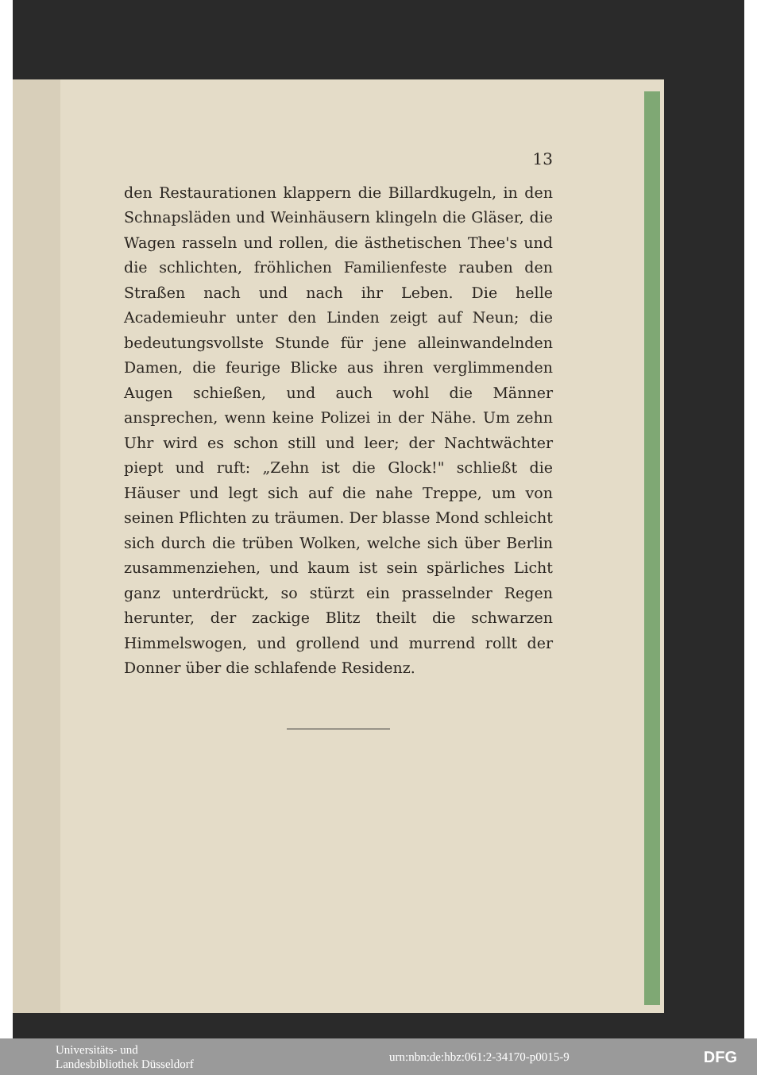13
den Restaurationen klappern die Billardkugeln, in den Schnapsläden und Weinhäusern klingeln die Gläser, die Wagen rasseln und rollen, die ästhetischen Thee's und die schlichten, fröhlichen Familienfeste rauben den Straßen nach und nach ihr Leben. Die helle Academieuhr unter den Linden zeigt auf Neun; die bedeutungsvollste Stunde für jene alleinwandelnden Damen, die feurige Blicke aus ihren verglimmenden Augen schießen, und auch wohl die Männer ansprechen, wenn keine Polizei in der Nähe. Um zehn Uhr wird es schon still und leer; der Nachtwächter piept und ruft: „Zehn ist die Glock!" schließt die Häuser und legt sich auf die nahe Treppe, um von seinen Pflichten zu träumen. Der blasse Mond schleicht sich durch die trüben Wolken, welche sich über Berlin zusammenziehen, und kaum ist sein spärliches Licht ganz unterdrückt, so stürzt ein prasselnder Regen herunter, der zackige Blitz theilt die schwarzen Himmelswogen, und grollend und murrend rollt der Donner über die schlafende Residenz.
Universitäts- und
Landesbibliothek Düsseldorf
urn:nbn:de:hbz:061:2-34170-p0015-9
DFG